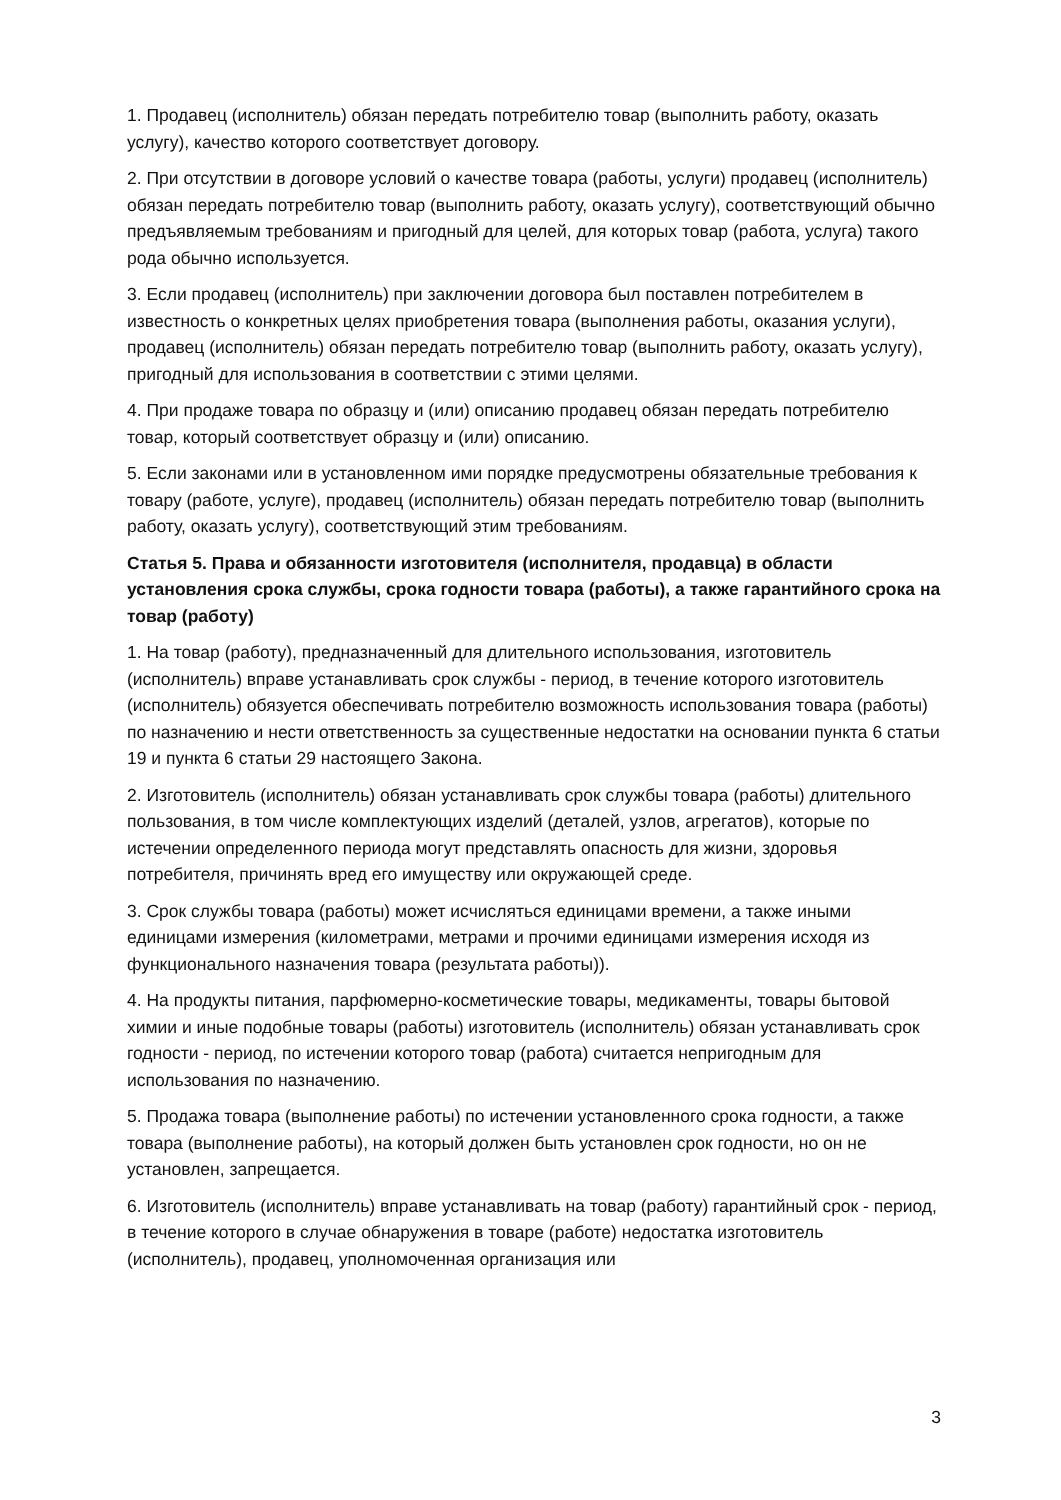1. Продавец (исполнитель) обязан передать потребителю товар (выполнить работу, оказать услугу), качество которого соответствует договору.
2. При отсутствии в договоре условий о качестве товара (работы, услуги) продавец (исполнитель) обязан передать потребителю товар (выполнить работу, оказать услугу), соответствующий обычно предъявляемым требованиям и пригодный для целей, для которых товар (работа, услуга) такого рода обычно используется.
3. Если продавец (исполнитель) при заключении договора был поставлен потребителем в известность о конкретных целях приобретения товара (выполнения работы, оказания услуги), продавец (исполнитель) обязан передать потребителю товар (выполнить работу, оказать услугу), пригодный для использования в соответствии с этими целями.
4. При продаже товара по образцу и (или) описанию продавец обязан передать потребителю товар, который соответствует образцу и (или) описанию.
5. Если законами или в установленном ими порядке предусмотрены обязательные требования к товару (работе, услуге), продавец (исполнитель) обязан передать потребителю товар (выполнить работу, оказать услугу), соответствующий этим требованиям.
Статья 5. Права и обязанности изготовителя (исполнителя, продавца) в области установления срока службы, срока годности товара (работы), а также гарантийного срока на товар (работу)
1. На товар (работу), предназначенный для длительного использования, изготовитель (исполнитель) вправе устанавливать срок службы - период, в течение которого изготовитель (исполнитель) обязуется обеспечивать потребителю возможность использования товара (работы) по назначению и нести ответственность за существенные недостатки на основании пункта 6 статьи 19 и пункта 6 статьи 29 настоящего Закона.
2. Изготовитель (исполнитель) обязан устанавливать срок службы товара (работы) длительного пользования, в том числе комплектующих изделий (деталей, узлов, агрегатов), которые по истечении определенного периода могут представлять опасность для жизни, здоровья потребителя, причинять вред его имуществу или окружающей среде.
3. Срок службы товара (работы) может исчисляться единицами времени, а также иными единицами измерения (километрами, метрами и прочими единицами измерения исходя из функционального назначения товара (результата работы)).
4. На продукты питания, парфюмерно-косметические товары, медикаменты, товары бытовой химии и иные подобные товары (работы) изготовитель (исполнитель) обязан устанавливать срок годности - период, по истечении которого товар (работа) считается непригодным для использования по назначению.
5. Продажа товара (выполнение работы) по истечении установленного срока годности, а также товара (выполнение работы), на который должен быть установлен срок годности, но он не установлен, запрещается.
6. Изготовитель (исполнитель) вправе устанавливать на товар (работу) гарантийный срок - период, в течение которого в случае обнаружения в товаре (работе) недостатка изготовитель (исполнитель), продавец, уполномоченная организация или
3